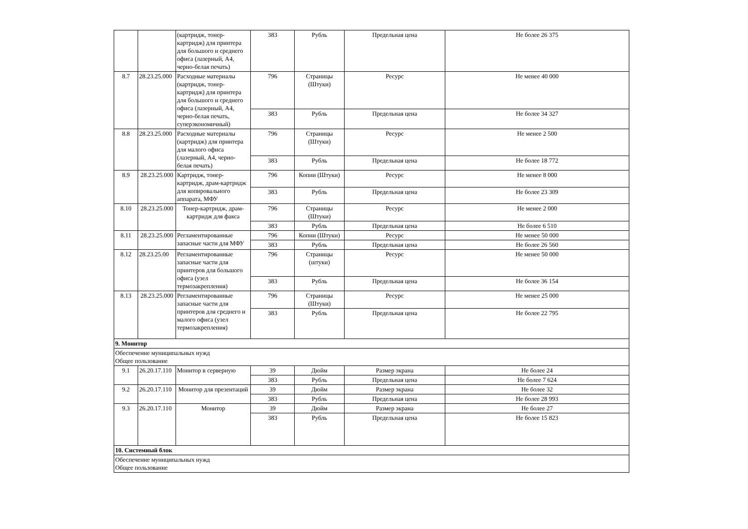| | | (картридж, тонер-картридж) для принтера для большого и среднего офиса (лазерный, А4, черно-белая печать) | 383 | Рубль | Предельная цена | Не более 26 375 |
| 8.7 | 28.23.25.000 | Расходные материалы (картридж, тонер-картридж) для принтера для большого и среднего офиса (лазерный, А4, черно-белая печать, суперэкономичный) | 796 | Страницы (Штуки) | Ресурс | Не менее 40 000 |
| | | | 383 | Рубль | Предельная цена | Не более 34 327 |
| 8.8 | 28.23.25.000 | Расходные материалы (картридж) для принтера для малого офиса (лазерный, А4, черно-белая печать) | 796 | Страницы (Штуки) | Ресурс | Не менее 2 500 |
| | | | 383 | Рубль | Предельная цена | Не более 18 772 |
| 8.9 | 28.23.25.000 | Картридж, тонер-картридж, драм-картридж для копировального аппарата, МФУ | 796 | Копии (Штуки) | Ресурс | Не менее 8 000 |
| | | | 383 | Рубль | Предельная цена | Не более 23 309 |
| 8.10 | 28.23.25.000 | Тонер-картридж, драм-картридж для факса | 796 | Страницы (Штуки) | Ресурс | Не менее 2 000 |
| | | | 383 | Рубль | Предельная цена | Не более 6 510 |
| 8.11 | 28.23.25.000 | Регламентированные запасные части для МФУ | 796 | Копии (Штуки) | Ресурс | Не менее 50 000 |
| | | | 383 | Рубль | Предельная цена | Не более 26 560 |
| 8.12 | 28.23.25.00 | Регламентированные запасные части для принтеров для большого офиса (узел термозакрепления) | 796 | Страницы (штуки) | Ресурс | Не менее 50 000 |
| | | | 383 | Рубль | Предельная цена | Не более 36 154 |
| 8.13 | 28.23.25.000 | Регламентированные запасные части для принтеров для среднего и малого офиса (узел термозакрепления) | 796 | Страницы (Штуки) | Ресурс | Не менее 25 000 |
| | | | 383 | Рубль | Предельная цена | Не более 22 795 |
| 9. Монитор | | | | | | |
| Обеспечение муниципальных нужд Общее пользование | | | | | | |
| 9.1 | 26.20.17.110 | Монитор в серверную | 39 | Дюйм | Размер экрана | Не более 24 |
| | | | 383 | Рубль | Предельная цена | Не более 7 624 |
| 9.2 | 26.20.17.110 | Монитор для презентаций | 39 | Дюйм | Размер экрана | Не более 32 |
| | | | 383 | Рубль | Предельная цена | Не более 28 993 |
| 9.3 | 26.20.17.110 | Монитор | 39 | Дюйм | Размер экрана | Не более 27 |
| | | | 383 | Рубль | Предельная цена | Не более 15 823 |
| 10. Системный блок | | | | | | |
| Обеспечение муниципальных нужд Общее пользование | | | | | | |